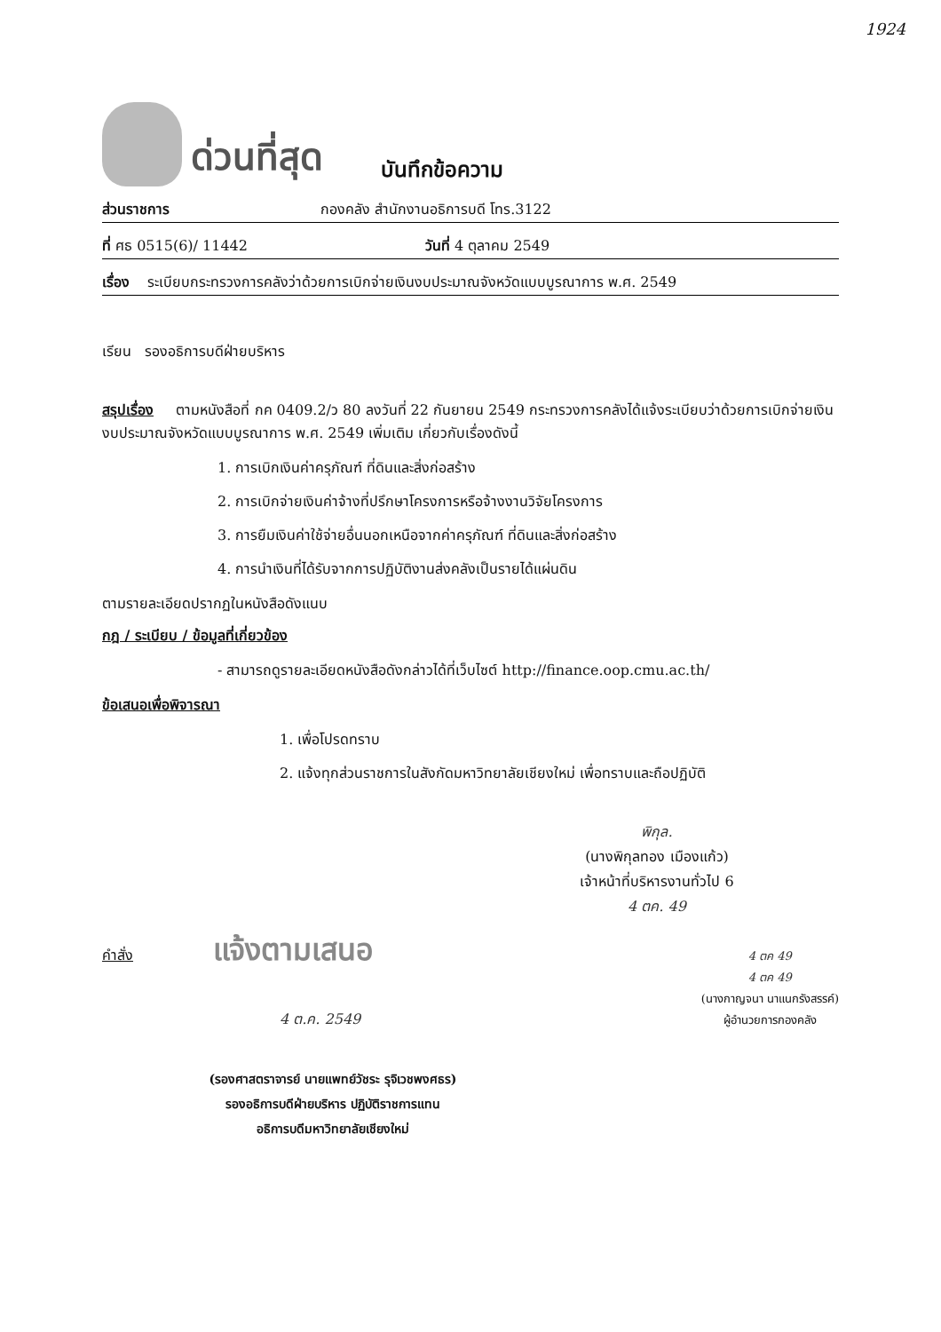1924
ด่วนที่สุด บันทึกข้อความ
ส่วนราชการ กองคลัง สำนักงานอธิการบดี โทร.3122
ที่ ศธ 0515(6)/ 11442 วันที่ 4 ตุลาคม 2549
เรื่อง ระเบียบกระทรวงการคลังว่าด้วยการเบิกจ่ายเงินงบประมาณจังหวัดแบบบูรณาการ พ.ศ. 2549
เรียน รองอธิการบดีฝ่ายบริหาร
สรุปเรื่อง ตามหนังสือที่ กค 0409.2/ว 80 ลงวันที่ 22 กันยายน 2549 กระทรวงการคลังได้แจ้งระเบียบว่าด้วยการเบิกจ่ายเงินงบประมาณจังหวัดแบบบูรณาการ พ.ศ. 2549 เพิ่มเติม เกี่ยวกับเรื่องดังนี้
1. การเบิกเงินค่าครุภัณฑ์ ที่ดินและสิ่งก่อสร้าง
2. การเบิกจ่ายเงินค่าจ้างที่ปรึกษาโครงการหรือจ้างงานวิจัยโครงการ
3. การยืมเงินค่าใช้จ่ายอื่นนอกเหนือจากค่าครุภัณฑ์ ที่ดินและสิ่งก่อสร้าง
4. การนำเงินที่ได้รับจากการปฏิบัติงานส่งคลังเป็นรายได้แผ่นดิน
ตามรายละเอียดปรากฏในหนังสือดังแนบ
กฎ / ระเบียบ / ข้อมูลที่เกี่ยวข้อง
- สามารถดูรายละเอียดหนังสือดังกล่าวได้ที่เว็บไซต์ http://finance.oop.cmu.ac.th/
ข้อเสนอเพื่อพิจารณา
1. เพื่อโปรดทราบ
2. แจ้งทุกส่วนราชการในสังกัดมหาวิทยาลัยเชียงใหม่ เพื่อทราบและถือปฏิบัติ
พิกุล.
(นางพิกุลทอง เมืองแก้ว)
เจ้าหน้าที่บริหารงานทั่วไป 6
4 ตค. 49
คำสั่ง แจ้งตามเสนอ
4 ต.ค. 2549
4 ตค 49
4 ตค 49
(นางกาญจนา นาแนกรังสรรค์)
ผู้อำนวยการกองคลัง
(รองศาสตราจารย์ นายแพทย์วัชระ รุจิเวชพงศธร)
รองอธิการบดีฝ่ายบริหาร ปฏิบัติราชการแทน
อธิการบดีมหาวิทยาลัยเชียงใหม่